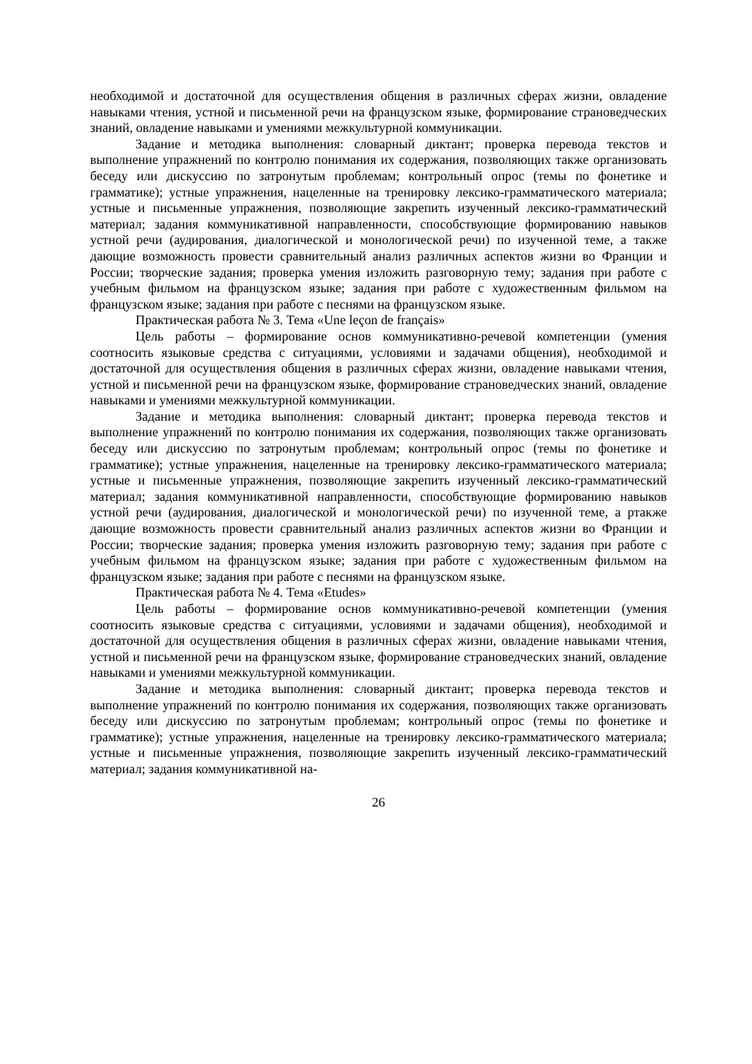необходимой и достаточной для осуществления общения в различных сферах жизни, овладение навыками чтения, устной и письменной речи на французском языке, формирование страноведческих знаний, овладение навыками и умениями межкультурной коммуникации.
Задание и методика выполнения: словарный диктант; проверка перевода текстов и выполнение упражнений по контролю понимания их содержания, позволяющих также организовать беседу или дискуссию по затронутым проблемам; контрольный опрос (темы по фонетике и грамматике); устные упражнения, нацеленные на тренировку лексико-грамматического материала; устные и письменные упражнения, позволяющие закрепить изученный лексико-грамматический материал; задания коммуникативной направленности, способствующие формированию навыков устной речи (аудирования, диалогической и монологической речи) по изученной теме, а также дающие возможность провести сравнительный анализ различных аспектов жизни во Франции и России; творческие задания; проверка умения изложить разговорную тему; задания при работе с учебным фильмом на французском языке; задания при работе с художественным фильмом на французском языке; задания при работе с песнями на французском языке.
Практическая работа № 3. Тема «Une leçon de français»
Цель работы – формирование основ коммуникативно-речевой компетенции (умения соотносить языковые средства с ситуациями, условиями и задачами общения), необходимой и достаточной для осуществления общения в различных сферах жизни, овладение навыками чтения, устной и письменной речи на французском языке, формирование страноведческих знаний, овладение навыками и умениями межкультурной коммуникации.
Задание и методика выполнения: словарный диктант; проверка перевода текстов и выполнение упражнений по контролю понимания их содержания, позволяющих также организовать беседу или дискуссию по затронутым проблемам; контрольный опрос (темы по фонетике и грамматике); устные упражнения, нацеленные на тренировку лексико-грамматического материала; устные и письменные упражнения, позволяющие закрепить изученный лексико-грамматический материал; задания коммуникативной направленности, способствующие формированию навыков устной речи (аудирования, диалогической и монологической речи) по изученной теме, а ртакже дающие возможность провести сравнительный анализ различных аспектов жизни во Франции и России; творческие задания; проверка умения изложить разговорную тему; задания при работе с учебным фильмом на французском языке; задания при работе с художественным фильмом на французском языке; задания при работе с песнями на французском языке.
Практическая работа № 4. Тема «Etudes»
Цель работы – формирование основ коммуникативно-речевой компетенции (умения соотносить языковые средства с ситуациями, условиями и задачами общения), необходимой и достаточной для осуществления общения в различных сферах жизни, овладение навыками чтения, устной и письменной речи на французском языке, формирование страноведческих знаний, овладение навыками и умениями межкультурной коммуникации.
Задание и методика выполнения: словарный диктант; проверка перевода текстов и выполнение упражнений по контролю понимания их содержания, позволяющих также организовать беседу или дискуссию по затронутым проблемам; контрольный опрос (темы по фонетике и грамматике); устные упражнения, нацеленные на тренировку лексико-грамматического материала; устные и письменные упражнения, позволяющие закрепить изученный лексико-грамматический материал; задания коммуникативной на-
26